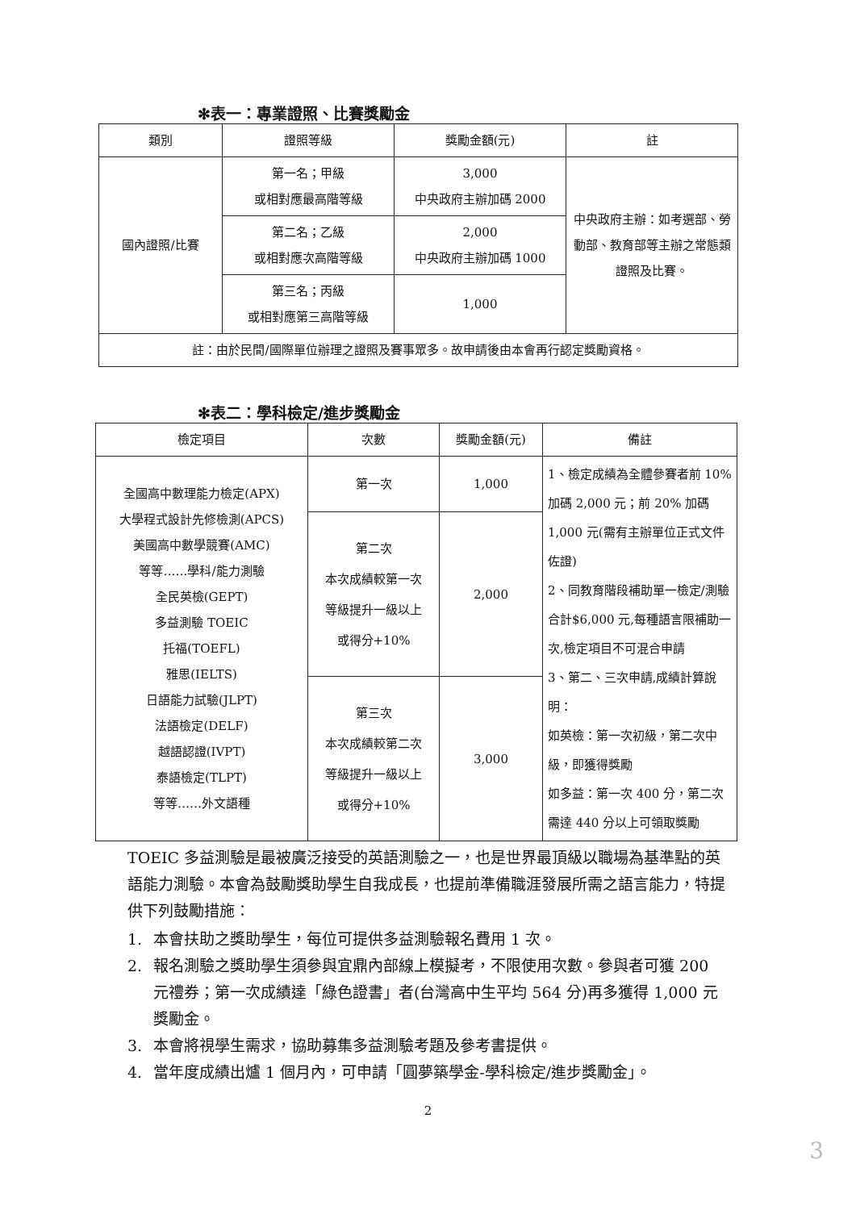✻表一：專業證照、比賽獎勵金
| 類別 | 證照等級 | 獎勵金額(元) | 註 |
| --- | --- | --- | --- |
| 國內證照/比賽 | 第一名；甲級 或相對應最高階等級 | 3,000 中央政府主辦加碼 2000 | 中央政府主辦：如考選部、勞動部、教育部等主辦之常態類證照及比賽。 |
| | 第二名；乙級 或相對應次高階等級 | 2,000 中央政府主辦加碼 1000 | |
| | 第三名；丙級 或相對應第三高階等級 | 1,000 | |
| 註：由於民間/國際單位辦理之證照及賽事眾多。故申請後由本會再行認定獎勵資格。 | | | |
✻表二：學科檢定/進步獎勵金
| 檢定項目 | 次數 | 獎勵金額(元) | 備註 |
| --- | --- | --- | --- |
| 全國高中數理能力檢定(APX) 大學程式設計先修檢測(APCS) 美國高中數學競賽(AMC) 等等……學科/能力測驗 全民英檢(GEPT) 多益測驗 TOEIC 托福(TOEFL) 雅思(IELTS) 日語能力試驗(JLPT) 法語檢定(DELF) 越語認證(IVPT) 泰語檢定(TLPT) 等等……外文語種 | 第一次 | 1,000 | 1、檢定成績為全體參賽者前 10% 加碼 2,000 元；前 20% 加碼 1,000 元(需有主辦單位正式文件佐證) 2、同教育階段補助單一檢定/測驗合計$6,000 元,每種語言限補助一次,檢定項目不可混合申請 3、第二、三次申請,成績計算說明： 如英檢：第一次初級，第二次中級，即獲得獎勵 如多益：第一次 400 分，第二次需達 440 分以上可領取獎勵 |
| | 第二次 本次成績較第一次 等級提升一級以上 或得分+10% | 2,000 | |
| | 第三次 本次成績較第二次 等級提升一級以上 或得分+10% | 3,000 | |
TOEIC 多益測驗是最被廣泛接受的英語測驗之一，也是世界最頂級以職場為基準點的英語能力測驗。本會為鼓勵獎助學生自我成長，也提前準備職涯發展所需之語言能力，特提供下列鼓勵措施：
1. 本會扶助之獎助學生，每位可提供多益測驗報名費用 1 次。
2. 報名測驗之獎助學生須參與宜鼎內部線上模擬考，不限使用次數。參與者可獲 200 元禮券；第一次成績達「綠色證書」者(台灣高中生平均 564 分)再多獲得 1,000 元獎勵金。
3. 本會將視學生需求，協助募集多益測驗考題及參考書提供。
4. 當年度成績出爐 1 個月內，可申請「圓夢築學金-學科檢定/進步獎勵金」。
2
3